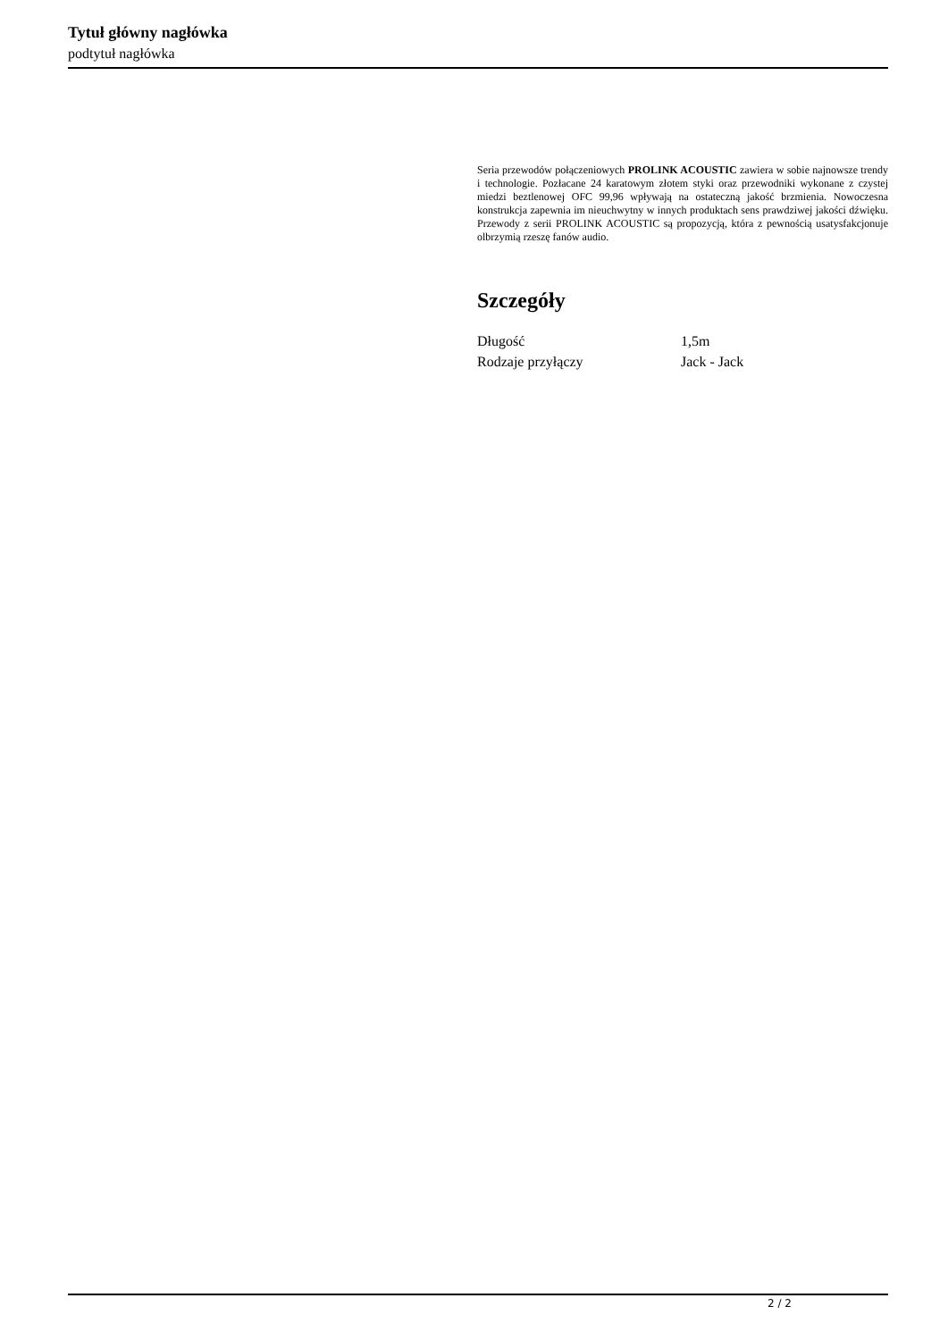Tytuł główny nagłówka
podtytuł nagłówka
Seria przewodów połączeniowych PROLINK ACOUSTIC zawiera w sobie najnowsze trendy i technologie. Pozłacane 24 karatowym złotem styki oraz przewodniki wykonane z czystej miedzi beztlenowej OFC 99,96 wpływają na ostateczną jakość brzmienia. Nowoczesna konstrukcja zapewnia im nieuchwytny w innych produktach sens prawdziwej jakości dźwięku. Przewody z serii PROLINK ACOUSTIC są propozycją, która z pewnością usatysfakcjonuje olbrzymią rzeszę fanów audio.
Szczegóły
| Długość | 1,5m |
| Rodzaje przyłączy | Jack - Jack |
2 / 2